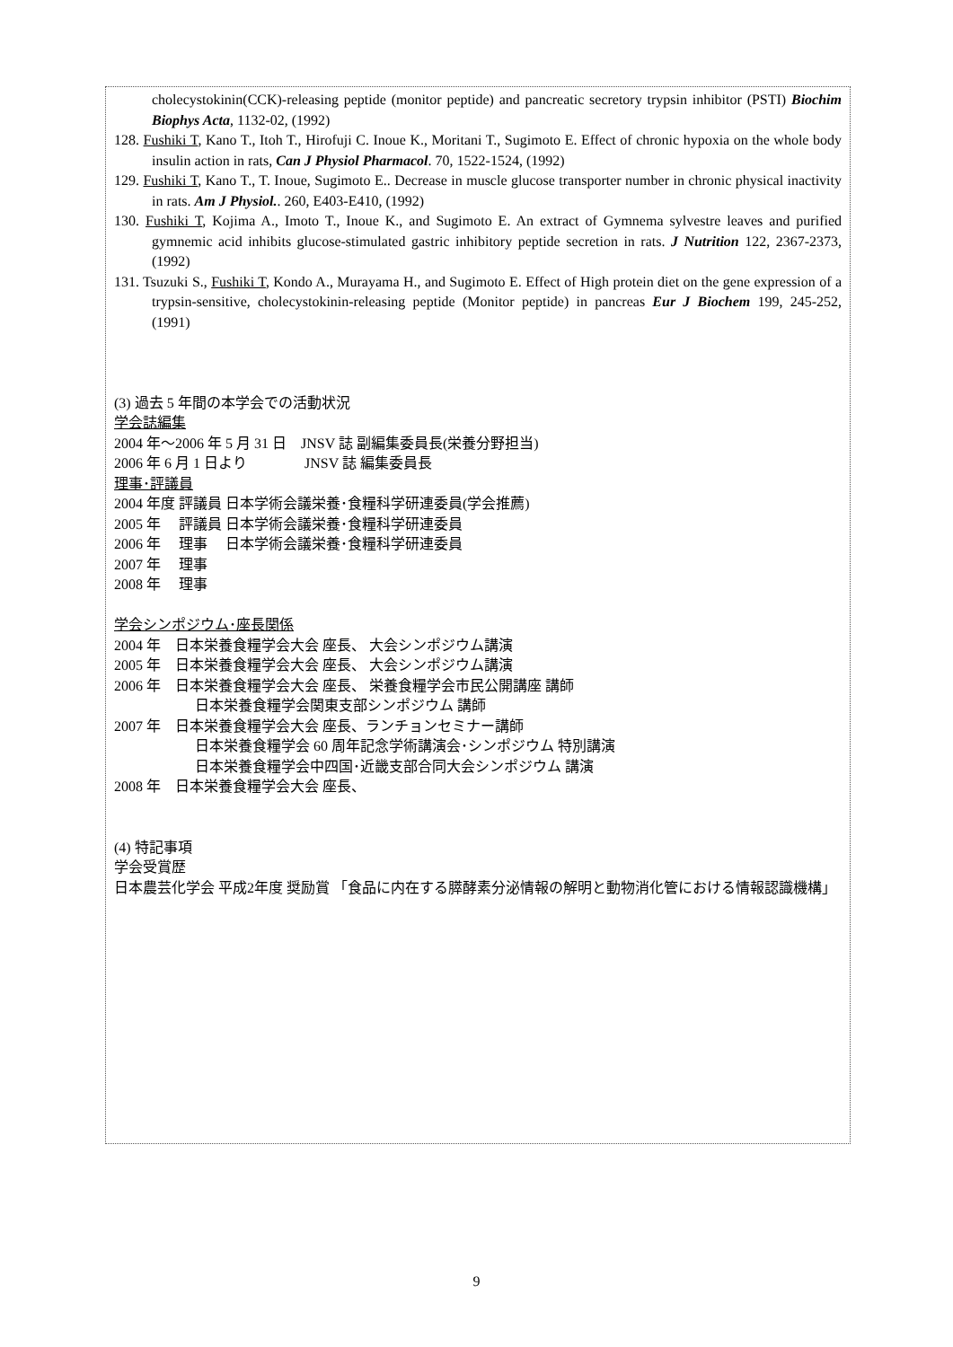cholecystokinin(CCK)-releasing peptide (monitor peptide) and pancreatic secretory trypsin inhibitor (PSTI) Biochim Biophys Acta, 1132-02, (1992)
128. Fushiki T, Kano T., Itoh T., Hirofuji C. Inoue K., Moritani T., Sugimoto E. Effect of chronic hypoxia on the whole body insulin action in rats, Can J Physiol Pharmacol. 70, 1522-1524, (1992)
129. Fushiki T, Kano T., T. Inoue, Sugimoto E.. Decrease in muscle glucose transporter number in chronic physical inactivity in rats. Am J Physiol.. 260, E403-E410, (1992)
130. Fushiki T, Kojima A., Imoto T., Inoue K., and Sugimoto E. An extract of Gymnema sylvestre leaves and purified gymnemic acid inhibits glucose-stimulated gastric inhibitory peptide secretion in rats. J Nutrition 122, 2367-2373, (1992)
131. Tsuzuki S., Fushiki T, Kondo A., Murayama H., and Sugimoto E. Effect of High protein diet on the gene expression of a trypsin-sensitive, cholecystokinin-releasing peptide (Monitor peptide) in pancreas Eur J Biochem 199, 245-252, (1991)
(3) 過去 5 年間の本学会での活動状況
学会誌編集
2004 年〜2006 年 5 月 31 日　JNSV 誌 副編集委員長(栄養分野担当)
2006 年 6 月 1 日より　　　　JNSV 誌 編集委員長
理事･評議員
2004 年度 評議員 日本学術会議栄養･食糧科学研連委員(学会推薦)
2005 年　 評議員 日本学術会議栄養･食糧科学研連委員
2006 年　 理事　 日本学術会議栄養･食糧科学研連委員
2007 年　 理事
2008 年　 理事
学会シンポジウム･座長関係
2004 年　日本栄養食糧学会大会 座長、 大会シンポジウム講演
2005 年　日本栄養食糧学会大会 座長、 大会シンポジウム講演
2006 年　日本栄養食糧学会大会 座長、 栄養食糧学会市民公開講座 講師
日本栄養食糧学会関東支部シンポジウム 講師
2007 年　日本栄養食糧学会大会 座長、ランチョンセミナー講師
日本栄養食糧学会 60 周年記念学術講演会･シンポジウム 特別講演
日本栄養食糧学会中四国･近畿支部合同大会シンポジウム 講演
2008 年　日本栄養食糧学会大会 座長、
(4) 特記事項
学会受賞歴
日本農芸化学会 平成2年度 奨励賞 「食品に内在する膵酵素分泌情報の解明と動物消化管における情報認識機構」
9